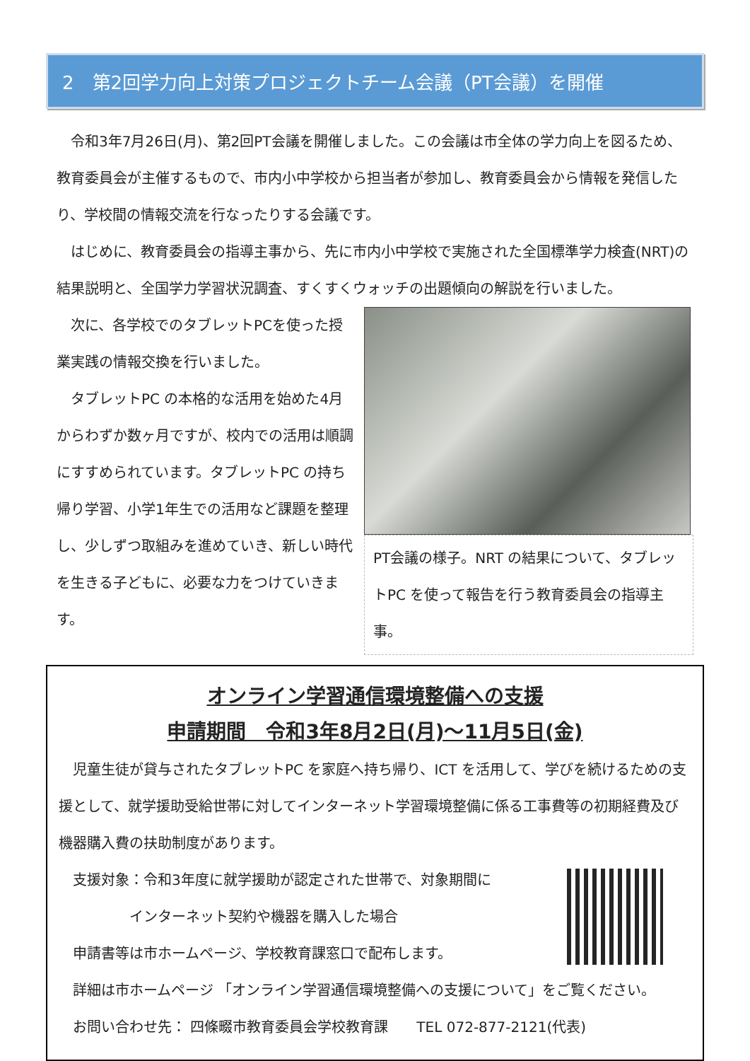2　第2回学力向上対策プロジェクトチーム会議（PT会議）を開催
令和3年7月26日(月)、第2回PT会議を開催しました。この会議は市全体の学力向上を図るため、教育委員会が主催するもので、市内小中学校から担当者が参加し、教育委員会から情報を発信したり、学校間の情報交流を行なったりする会議です。
はじめに、教育委員会の指導主事から、先に市内小中学校で実施された全国標準学力検査(NRT)の結果説明と、全国学力学習状況調査、すくすくウォッチの出題傾向の解説を行いました。
次に、各学校でのタブレットPCを使った授業実践の情報交換を行いました。
タブレットPC の本格的な活用を始めた4月からわずか数ヶ月ですが、校内での活用は順調にすすめられています。タブレットPC の持ち帰り学習、小学1年生での活用など課題を整理し、少しずつ取組みを進めていき、新しい時代を生きる子どもに、必要な力をつけていきます。
PT会議の様子。NRT の結果について、タブレットPC を使って報告を行う教育委員会の指導主事。
オンライン学習通信環境整備への支援
申請期間　令和3年8月2日(月)～11月5日(金)
児童生徒が貸与されたタブレットPC を家庭へ持ち帰り、ICT を活用して、学びを続けるための支援として、就学援助受給世帯に対してインターネット学習環境整備に係る工事費等の初期経費及び機器購入費の扶助制度があります。
支援対象：令和3年度に就学援助が認定された世帯で、対象期間に
　　　　　インターネット契約や機器を購入した場合
申請書等は市ホームページ、学校教育課窓口で配布します。
詳細は市ホームページ 「オンライン学習通信環境整備への支援について」をご覧ください。
お問い合わせ先： 四條畷市教育委員会学校教育課　　TEL 072-877-2121(代表)